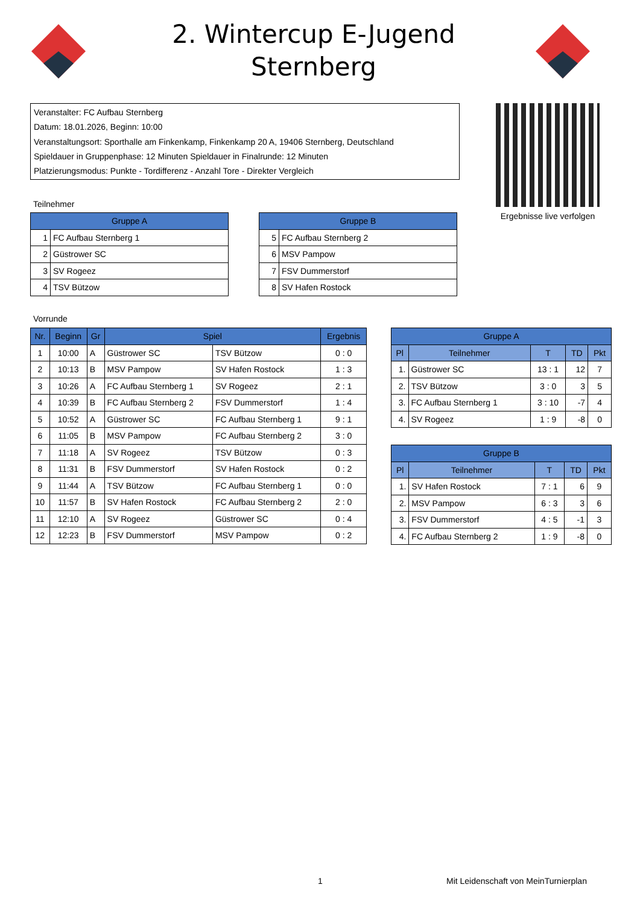2. Wintercup E-Jugend Sternberg
Veranstalter: FC Aufbau Sternberg
Datum: 18.01.2026, Beginn: 10:00
Veranstaltungsort: Sporthalle am Finkenkamp, Finkenkamp 20 A, 19406 Sternberg, Deutschland
Spieldauer in Gruppenphase: 12 Minuten Spieldauer in Finalrunde: 12 Minuten
Platzierungsmodus: Punkte - Tordifferenz - Anzahl Tore - Direkter Vergleich
Ergebnisse live verfolgen
Teilnehmer
| Gruppe A | |
| --- | --- |
| 1 | FC Aufbau Sternberg 1 |
| 2 | Güstrower SC |
| 3 | SV Rogeez |
| 4 | TSV Bützow |
| Gruppe B | |
| --- | --- |
| 5 | FC Aufbau Sternberg 2 |
| 6 | MSV Pampow |
| 7 | FSV Dummerstorf |
| 8 | SV Hafen Rostock |
Vorrunde
| Nr. | Beginn | Gr | Spiel | | Ergebnis |
| --- | --- | --- | --- | --- | --- |
| 1 | 10:00 | A | Güstrower SC | TSV Bützow | 0 : 0 |
| 2 | 10:13 | B | MSV Pampow | SV Hafen Rostock | 1 : 3 |
| 3 | 10:26 | A | FC Aufbau Sternberg 1 | SV Rogeez | 2 : 1 |
| 4 | 10:39 | B | FC Aufbau Sternberg 2 | FSV Dummerstorf | 1 : 4 |
| 5 | 10:52 | A | Güstrower SC | FC Aufbau Sternberg 1 | 9 : 1 |
| 6 | 11:05 | B | MSV Pampow | FC Aufbau Sternberg 2 | 3 : 0 |
| 7 | 11:18 | A | SV Rogeez | TSV Bützow | 0 : 3 |
| 8 | 11:31 | B | FSV Dummerstorf | SV Hafen Rostock | 0 : 2 |
| 9 | 11:44 | A | TSV Bützow | FC Aufbau Sternberg 1 | 0 : 0 |
| 10 | 11:57 | B | SV Hafen Rostock | FC Aufbau Sternberg 2 | 2 : 0 |
| 11 | 12:10 | A | SV Rogeez | Güstrower SC | 0 : 4 |
| 12 | 12:23 | B | FSV Dummerstorf | MSV Pampow | 0 : 2 |
| Gruppe A | | | | |
| --- | --- | --- | --- | --- |
| Pl | Teilnehmer | T | TD | Pkt |
| 1. | Güstrower SC | 13 : 1 | 12 | 7 |
| 2. | TSV Bützow | 3 : 0 | 3 | 5 |
| 3. | FC Aufbau Sternberg 1 | 3 : 10 | -7 | 4 |
| 4. | SV Rogeez | 1 : 9 | -8 | 0 |
| Gruppe B | | | | |
| --- | --- | --- | --- | --- |
| Pl | Teilnehmer | T | TD | Pkt |
| 1. | SV Hafen Rostock | 7 : 1 | 6 | 9 |
| 2. | MSV Pampow | 6 : 3 | 3 | 6 |
| 3. | FSV Dummerstorf | 4 : 5 | -1 | 3 |
| 4. | FC Aufbau Sternberg 2 | 1 : 9 | -8 | 0 |
1
Mit Leidenschaft von MeinTurnierplan